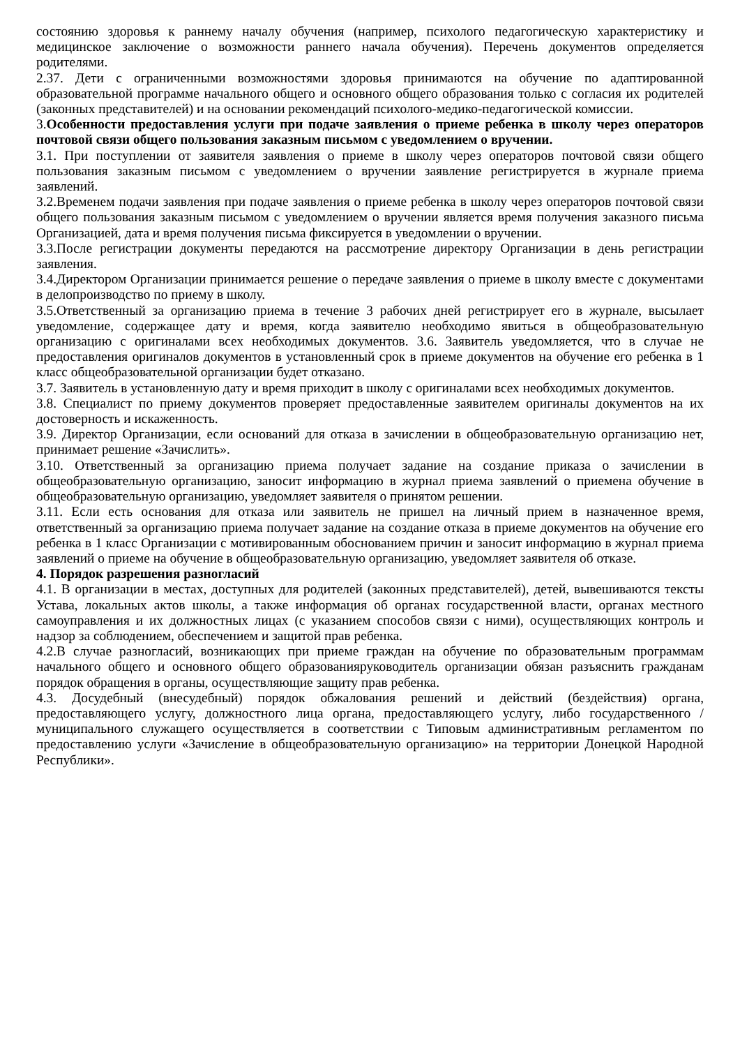состоянию здоровья к раннему началу обучения (например, психолого педагогическую характеристику и медицинское заключение о возможности раннего начала обучения). Перечень документов определяется родителями.
2.37. Дети с ограниченными возможностями здоровья принимаются на обучение по адаптированной образовательной программе начального общего и основного общего образования только с согласия их родителей (законных представителей) и на основании рекомендаций психолого-медико-педагогической комиссии.
3.Особенности предоставления услуги при подаче заявления о приеме ребенка в школу через операторов почтовой связи общего пользования заказным письмом с уведомлением о вручении.
3.1. При поступлении от заявителя заявления о приеме в школу через операторов почтовой связи общего пользования заказным письмом с уведомлением о вручении заявление регистрируется в журнале приема заявлений.
3.2.Временем подачи заявления при подаче заявления о приеме ребенка в школу через операторов почтовой связи общего пользования заказным письмом с уведомлением о вручении является время получения заказного письма Организацией, дата и время получения письма фиксируется в уведомлении о вручении.
3.3.После регистрации документы передаются на рассмотрение директору Организации в день регистрации заявления.
3.4.Директором Организации принимается решение о передаче заявления о приеме в школу вместе с документами в делопроизводство по приему в школу.
3.5.Ответственный за организацию приема в течение 3 рабочих дней регистрирует его в журнале, высылает уведомление, содержащее дату и время, когда заявителю необходимо явиться в общеобразовательную организацию с оригиналами всех необходимых документов. 3.6. Заявитель уведомляется, что в случае не предоставления оригиналов документов в установленный срок в приеме документов на обучение его ребенка в 1 класс общеобразовательной организации будет отказано.
3.7. Заявитель в установленную дату и время приходит в школу с оригиналами всех необходимых документов.
3.8. Специалист по приему документов проверяет предоставленные заявителем оригиналы документов на их достоверность и искаженность.
3.9. Директор Организации, если оснований для отказа в зачислении в общеобразовательную организацию нет, принимает решение «Зачислить».
3.10. Ответственный за организацию приема получает задание на создание приказа о зачислении в общеобразовательную организацию, заносит информацию в журнал приема заявлений о приемена обучение в общеобразовательную организацию, уведомляет заявителя о принятом решении.
3.11. Если есть основания для отказа или заявитель не пришел на личный прием в назначенное время, ответственный за организацию приема получает задание на создание отказа в приеме документов на обучение его ребенка в 1 класс Организации с мотивированным обоснованием причин и заносит информацию в журнал приема заявлений о приеме на обучение в общеобразовательную организацию, уведомляет заявителя об отказе.
4. Порядок разрешения разногласий
4.1. В организации в местах, доступных для родителей (законных представителей), детей, вывешиваются тексты Устава, локальных актов школы, а также информация об органах государственной власти, органах местного самоуправления и их должностных лицах (с указанием способов связи с ними), осуществляющих контроль и надзор за соблюдением, обеспечением и защитой прав ребенка.
4.2.В случае разногласий, возникающих при приеме граждан на обучение по образовательным программам начального общего и основного общего образованияруководитель организации обязан разъяснить гражданам порядок обращения в органы, осуществляющие защиту прав ребенка.
4.3. Досудебный (внесудебный) порядок обжалования решений и действий (бездействия) органа, предоставляющего услугу, должностного лица органа, предоставляющего услугу, либо государственного / муниципального служащего осуществляется в соответствии с Типовым административным регламентом по предоставлению услуги «Зачисление в общеобразовательную организацию» на территории Донецкой Народной Республики».